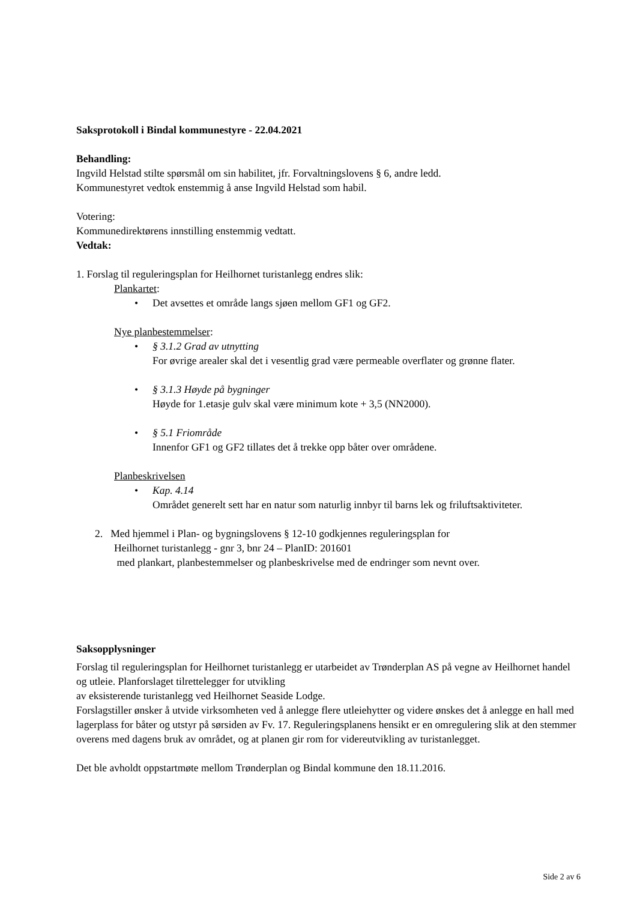Saksprotokoll i Bindal kommunestyre - 22.04.2021
Behandling:
Ingvild Helstad stilte spørsmål om sin habilitet, jfr. Forvaltningslovens § 6, andre ledd.
Kommunestyret vedtok enstemmig å anse Ingvild Helstad som habil.
Votering:
Kommunedirektørens innstilling enstemmig vedtatt.
Vedtak:
1. Forslag til reguleringsplan for Heilhornet turistanlegg endres slik:
Plankartet:
• Det avsettes et område langs sjøen mellom GF1 og GF2.
Nye planbestemmelser:
• § 3.1.2 Grad av utnytting
For øvrige arealer skal det i vesentlig grad være permeable overflater og grønne flater.
• § 3.1.3 Høyde på bygninger
Høyde for 1.etasje gulv skal være minimum kote + 3,5 (NN2000).
• § 5.1 Friområde
Innenfor GF1 og GF2 tillates det å trekke opp båter over områdene.
Planbeskrivelsen
• Kap. 4.14
Området generelt sett har en natur som naturlig innbyr til barns lek og friluftsaktiviteter.
2. Med hjemmel i Plan- og bygningslovens § 12-10 godkjennes reguleringsplan for
Heilhornet turistanlegg - gnr 3, bnr 24 – PlanID: 201601
med plankart, planbestemmelser og planbeskrivelse med de endringer som nevnt over.
Saksopplysninger
Forslag til reguleringsplan for Heilhornet turistanlegg er utarbeidet av Trønderplan AS på vegne av Heilhornet handel og utleie. Planforslaget tilrettelegger for utvikling
av eksisterende turistanlegg ved Heilhornet Seaside Lodge.
Forslagstiller ønsker å utvide virksomheten ved å anlegge flere utleiehytter og videre ønskes det å anlegge en hall med lagerplass for båter og utstyr på sørsiden av Fv. 17. Reguleringsplanens hensikt er en omregulering slik at den stemmer overens med dagens bruk av området, og at planen gir rom for videreutvikling av turistanlegget.
Det ble avholdt oppstartmøte mellom Trønderplan og Bindal kommune den 18.11.2016.
Side 2 av 6